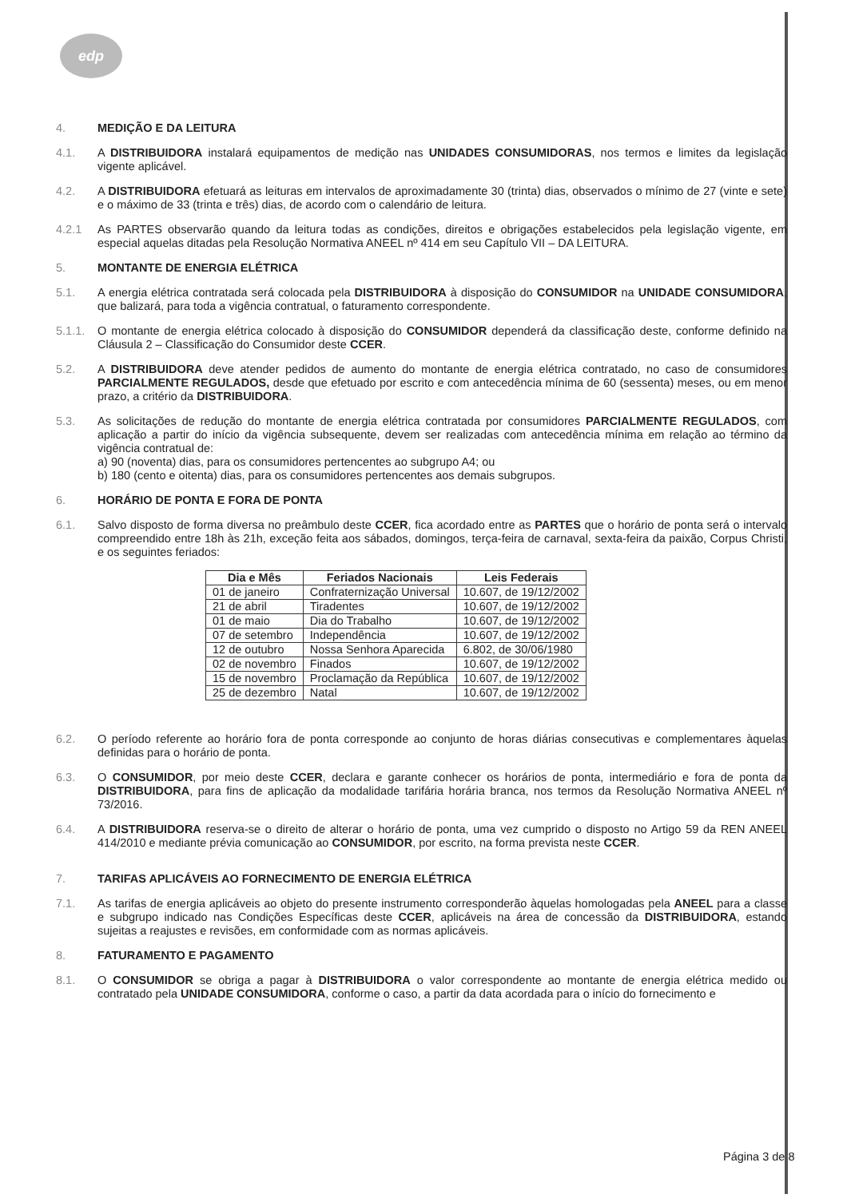edp
4. MEDIÇÃO E DA LEITURA
4.1. A DISTRIBUIDORA instalará equipamentos de medição nas UNIDADES CONSUMIDORAS, nos termos e limites da legislação vigente aplicável.
4.2. A DISTRIBUIDORA efetuará as leituras em intervalos de aproximadamente 30 (trinta) dias, observados o mínimo de 27 (vinte e sete) e o máximo de 33 (trinta e três) dias, de acordo com o calendário de leitura.
4.2.1 As PARTES observarão quando da leitura todas as condições, direitos e obrigações estabelecidos pela legislação vigente, em especial aquelas ditadas pela Resolução Normativa ANEEL nº 414 em seu Capítulo VII – DA LEITURA.
5. MONTANTE DE ENERGIA ELÉTRICA
5.1. A energia elétrica contratada será colocada pela DISTRIBUIDORA à disposição do CONSUMIDOR na UNIDADE CONSUMIDORA, que balizará, para toda a vigência contratual, o faturamento correspondente.
5.1.1.
O montante de energia elétrica colocado à disposição do CONSUMIDOR dependerá da classificação deste, conforme definido na Cláusula 2 – Classificação do Consumidor deste CCER.
5.2. A DISTRIBUIDORA deve atender pedidos de aumento do montante de energia elétrica contratado, no caso de consumidores PARCIALMENTE REGULADOS, desde que efetuado por escrito e com antecedência mínima de 60 (sessenta) meses, ou em menor prazo, a critério da DISTRIBUIDORA.
5.3. As solicitações de redução do montante de energia elétrica contratada por consumidores PARCIALMENTE REGULADOS, com aplicação a partir do início da vigência subsequente, devem ser realizadas com antecedência mínima em relação ao término da vigência contratual de:
a) 90 (noventa) dias, para os consumidores pertencentes ao subgrupo A4; ou
b) 180 (cento e oitenta) dias, para os consumidores pertencentes aos demais subgrupos.
6. HORÁRIO DE PONTA E FORA DE PONTA
6.1. Salvo disposto de forma diversa no preâmbulo deste CCER, fica acordado entre as PARTES que o horário de ponta será o intervalo compreendido entre 18h às 21h, exceção feita aos sábados, domingos, terça-feira de carnaval, sexta-feira da paixão, Corpus Christi, e os seguintes feriados:
| Dia e Mês | Feriados Nacionais | Leis Federais |
| --- | --- | --- |
| 01 de janeiro | Confraternização Universal | 10.607, de 19/12/2002 |
| 21 de abril | Tiradentes | 10.607, de 19/12/2002 |
| 01 de maio | Dia do Trabalho | 10.607, de 19/12/2002 |
| 07 de setembro | Independência | 10.607, de 19/12/2002 |
| 12 de outubro | Nossa Senhora Aparecida | 6.802, de 30/06/1980 |
| 02 de novembro | Finados | 10.607, de 19/12/2002 |
| 15 de novembro | Proclamação da República | 10.607, de 19/12/2002 |
| 25 de dezembro | Natal | 10.607, de 19/12/2002 |
6.2. O período referente ao horário fora de ponta corresponde ao conjunto de horas diárias consecutivas e complementares àquelas definidas para o horário de ponta.
6.3. O CONSUMIDOR, por meio deste CCER, declara e garante conhecer os horários de ponta, intermediário e fora de ponta da DISTRIBUIDORA, para fins de aplicação da modalidade tarifária horária branca, nos termos da Resolução Normativa ANEEL nº 73/2016.
6.4. A DISTRIBUIDORA reserva-se o direito de alterar o horário de ponta, uma vez cumprido o disposto no Artigo 59 da REN ANEEL 414/2010 e mediante prévia comunicação ao CONSUMIDOR, por escrito, na forma prevista neste CCER.
7. TARIFAS APLICÁVEIS AO FORNECIMENTO DE ENERGIA ELÉTRICA
7.1. As tarifas de energia aplicáveis ao objeto do presente instrumento corresponderão àquelas homologadas pela ANEEL para a classe e subgrupo indicado nas Condições Específicas deste CCER, aplicáveis na área de concessão da DISTRIBUIDORA, estando sujeitas a reajustes e revisões, em conformidade com as normas aplicáveis.
8. FATURAMENTO E PAGAMENTO
8.1. O CONSUMIDOR se obriga a pagar à DISTRIBUIDORA o valor correspondente ao montante de energia elétrica medido ou contratado pela UNIDADE CONSUMIDORA, conforme o caso, a partir da data acordada para o início do fornecimento e
Página 3 de 8